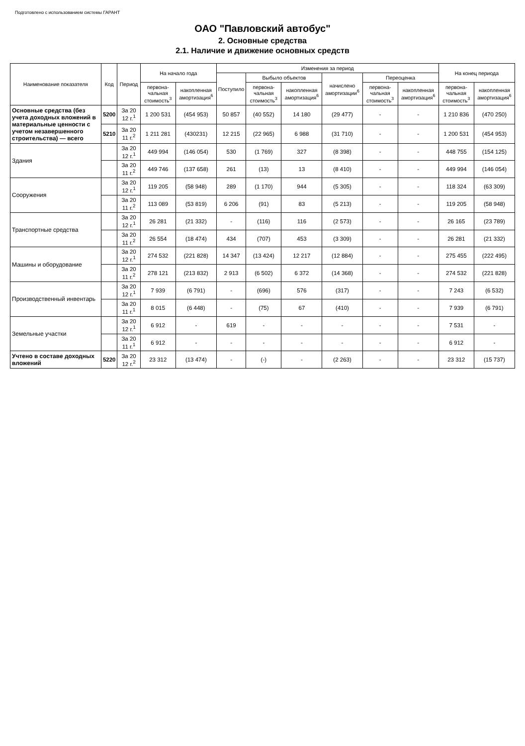Подготовлено с использованием системы ГАРАНТ
ОАО "Павловский автобус"
2. Основные средства
2.1. Наличие и движение основных средств
| Наименование показателя | Код | Период | На начало года | | Изменения за период | | | | | | На конец периода | |
| --- | --- | --- | --- | --- | --- | --- | --- | --- | --- | --- | --- | --- |
| | | | | | Поступило | Выбыло объектов | | начислено амортизации<sup>6</sup> | Переоценка | | | |
| | | | первона-чальная стоимость<sup>3</sup> | накопленная амортизация<sup>6</sup> | | первона-чальная стоимость<sup>3</sup> | накопленная амортизация<sup>6</sup> | | первона-чальная стоимость<sup>3</sup> | накопленная амортизация<sup>6</sup> | первона-чальная стоимость<sup>3</sup> | накопленная амортизация<sup>6</sup> |
| Основные средства (без учета доходных вложений в материальные ценности с учетом незавершенного строительства) — всего | 5200 | За 20 12 г.<sup>1</sup> | 1 200 531 | (454 953) | 50 857 | (40 552) | 14 180 | (29 477) | - | - | 1 210 836 | (470 250) |
| | 5210 | За 20 11 г.<sup>2</sup> | 1 211 281 | (430231) | 12 215 | (22 965) | 6 988 | (31 710) | - | - | 1 200 531 | (454 953) |
| Здания | | За 20 12 г.<sup>1</sup> | 449 994 | (146 054) | 530 | (1 769) | 327 | (8 398) | - | - | 448 755 | (154 125) |
| | | За 20 11 г.<sup>2</sup> | 449 746 | (137 658) | 261 | (13) | 13 | (8 410) | - | - | 449 994 | (146 054) |
| Сооружения | | За 20 12 г.<sup>1</sup> | 119 205 | (58 948) | 289 | (1 170) | 944 | (5 305) | - | - | 118 324 | (63 309) |
| | | За 20 11 г.<sup>2</sup> | 113 089 | (53 819) | 6 206 | (91) | 83 | (5 213) | - | - | 119 205 | (58 948) |
| Транспортные средства | | За 20 12 г.<sup>1</sup> | 26 281 | (21 332) | - | (116) | 116 | (2 573) | - | - | 26 165 | (23 789) |
| | | За 20 11 г.<sup>2</sup> | 26 554 | (18 474) | 434 | (707) | 453 | (3 309) | - | - | 26 281 | (21 332) |
| Машины и оборудование | | За 20 12 г.<sup>1</sup> | 274 532 | (221 828) | 14 347 | (13 424) | 12 217 | (12 884) | - | - | 275 455 | (222 495) |
| | | За 20 11 г.<sup>2</sup> | 278 121 | (213 832) | 2 913 | (6 502) | 6 372 | (14 368) | - | - | 274 532 | (221 828) |
| Производственный инвентарь | | За 20 12 г.<sup>1</sup> | 7 939 | (6 791) | - | (696) | 576 | (317) | - | - | 7 243 | (6 532) |
| | | За 20 11 г.<sup>1</sup> | 8 015 | (6 448) | - | (75) | 67 | (410) | - | - | 7 939 | (6 791) |
| Земельные участки | | За 20 12 г.<sup>1</sup> | 6 912 | - | 619 | - | - | - | - | - | 7 531 | - |
| | | За 20 11 г.<sup>1</sup> | 6 912 | - | - | - | - | - | - | - | 6 912 | - |
| Учтено в составе доходных вложений | 5220 | За 20 12 г.<sup>2</sup> | 23 312 | (13 474) | - | (-) | - | (2 263) | - | - | 23 312 | (15 737) |